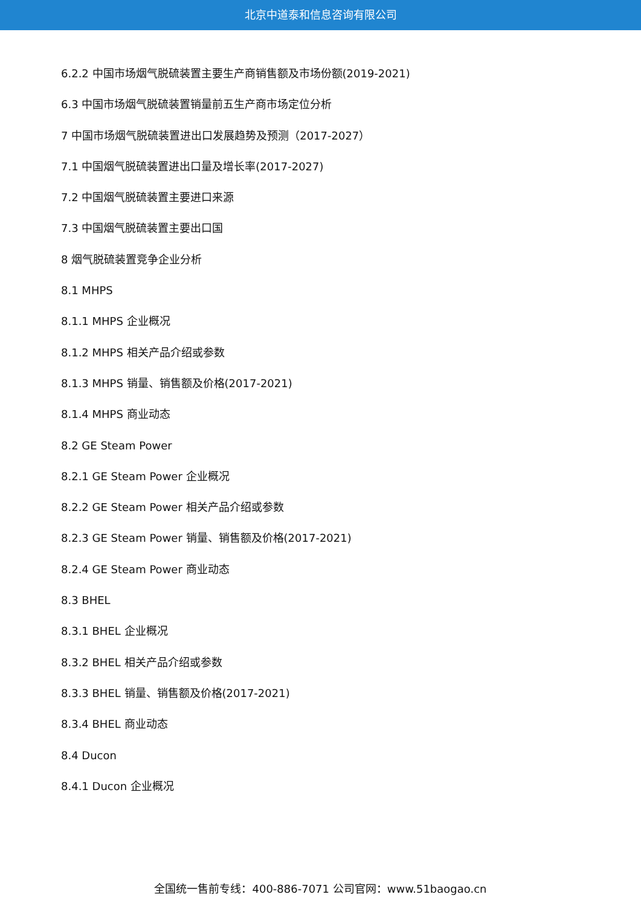北京中道泰和信息咨询有限公司
6.2.2 中国市场烟气脱硫装置主要生产商销售额及市场份额(2019-2021)
6.3 中国市场烟气脱硫装置销量前五生产商市场定位分析
7 中国市场烟气脱硫装置进出口发展趋势及预测（2017-2027）
7.1 中国烟气脱硫装置进出口量及增长率(2017-2027)
7.2 中国烟气脱硫装置主要进口来源
7.3 中国烟气脱硫装置主要出口国
8 烟气脱硫装置竞争企业分析
8.1 MHPS
8.1.1 MHPS 企业概况
8.1.2 MHPS 相关产品介绍或参数
8.1.3 MHPS 销量、销售额及价格(2017-2021)
8.1.4 MHPS 商业动态
8.2 GE Steam Power
8.2.1 GE Steam Power 企业概况
8.2.2 GE Steam Power 相关产品介绍或参数
8.2.3 GE Steam Power 销量、销售额及价格(2017-2021)
8.2.4 GE Steam Power 商业动态
8.3 BHEL
8.3.1 BHEL 企业概况
8.3.2 BHEL 相关产品介绍或参数
8.3.3 BHEL 销量、销售额及价格(2017-2021)
8.3.4 BHEL 商业动态
8.4 Ducon
8.4.1 Ducon 企业概况
全国统一售前专线：400-886-7071 公司官网：www.51baogao.cn